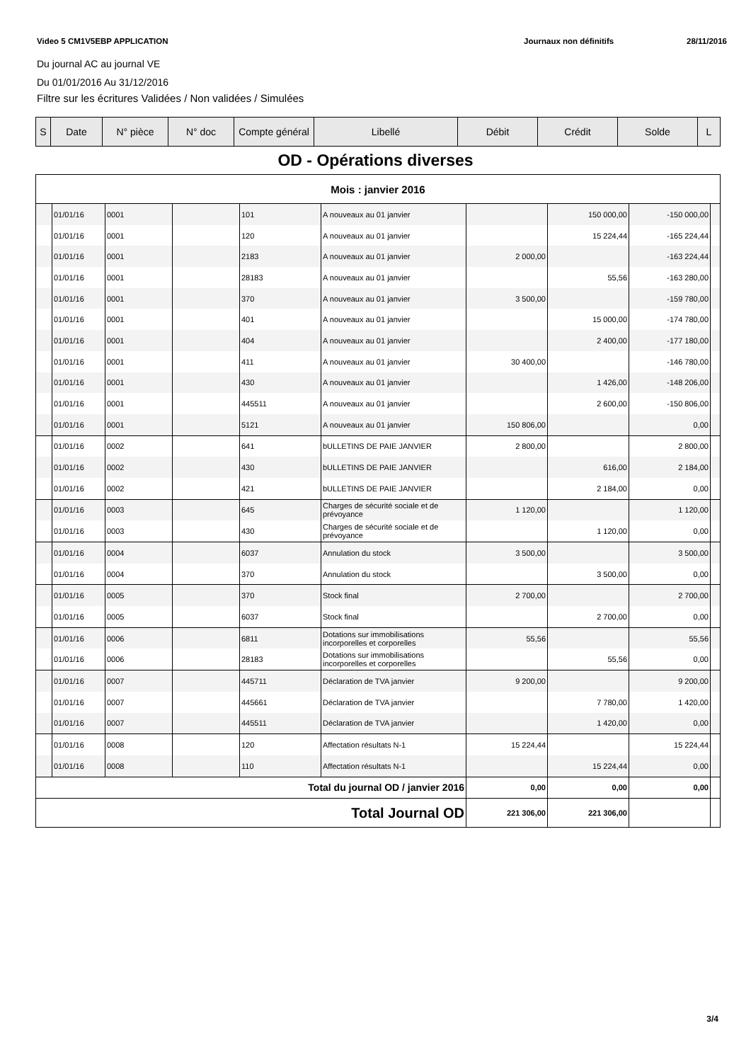Video 5 CM1V5EBP APPLICATION Journaux non définitifs 28/11/2016
Du journal AC au journal VE
Du 01/01/2016 Au 31/12/2016
Filtre sur les écritures Validées / Non validées / Simulées
| S | Date | N° pièce | N° doc | Compte général | Libellé | Débit | Crédit | Solde | L |
OD - Opérations diverses
| Mois : janvier 2016 | | | | | | | | | |
| | 01/01/16 | 0001 | | 101 | A nouveaux au 01 janvier | | 150 000,00 | -150 000,00 | |
| | 01/01/16 | 0001 | | 120 | A nouveaux au 01 janvier | | 15 224,44 | -165 224,44 | |
| | 01/01/16 | 0001 | | 2183 | A nouveaux au 01 janvier | 2 000,00 | | -163 224,44 | |
| | 01/01/16 | 0001 | | 28183 | A nouveaux au 01 janvier | | 55,56 | -163 280,00 | |
| | 01/01/16 | 0001 | | 370 | A nouveaux au 01 janvier | 3 500,00 | | -159 780,00 | |
| | 01/01/16 | 0001 | | 401 | A nouveaux au 01 janvier | | 15 000,00 | -174 780,00 | |
| | 01/01/16 | 0001 | | 404 | A nouveaux au 01 janvier | | 2 400,00 | -177 180,00 | |
| | 01/01/16 | 0001 | | 411 | A nouveaux au 01 janvier | 30 400,00 | | -146 780,00 | |
| | 01/01/16 | 0001 | | 430 | A nouveaux au 01 janvier | | 1 426,00 | -148 206,00 | |
| | 01/01/16 | 0001 | | 445511 | A nouveaux au 01 janvier | | 2 600,00 | -150 806,00 | |
| | 01/01/16 | 0001 | | 5121 | A nouveaux au 01 janvier | 150 806,00 | | 0,00 | |
| | 01/01/16 | 0002 | | 641 | bULLETINS DE PAIE JANVIER | 2 800,00 | | 2 800,00 | |
| | 01/01/16 | 0002 | | 430 | bULLETINS DE PAIE JANVIER | | 616,00 | 2 184,00 | |
| | 01/01/16 | 0002 | | 421 | bULLETINS DE PAIE JANVIER | | 2 184,00 | 0,00 | |
| | 01/01/16 | 0003 | | 645 | Charges de sécurité sociale et de prévoyance | 1 120,00 | | 1 120,00 | |
| | 01/01/16 | 0003 | | 430 | Charges de sécurité sociale et de prévoyance | | 1 120,00 | 0,00 | |
| | 01/01/16 | 0004 | | 6037 | Annulation du stock | 3 500,00 | | 3 500,00 | |
| | 01/01/16 | 0004 | | 370 | Annulation du stock | | 3 500,00 | 0,00 | |
| | 01/01/16 | 0005 | | 370 | Stock final | 2 700,00 | | 2 700,00 | |
| | 01/01/16 | 0005 | | 6037 | Stock final | | 2 700,00 | 0,00 | |
| | 01/01/16 | 0006 | | 6811 | Dotations sur immobilisations incorporelles et corporelles | 55,56 | | 55,56 | |
| | 01/01/16 | 0006 | | 28183 | Dotations sur immobilisations incorporelles et corporelles | | 55,56 | 0,00 | |
| | 01/01/16 | 0007 | | 445711 | Déclaration de TVA janvier | 9 200,00 | | 9 200,00 | |
| | 01/01/16 | 0007 | | 445661 | Déclaration de TVA janvier | | 7 780,00 | 1 420,00 | |
| | 01/01/16 | 0007 | | 445511 | Déclaration de TVA janvier | | 1 420,00 | 0,00 | |
| | 01/01/16 | 0008 | | 120 | Affectation résultats N-1 | 15 224,44 | | 15 224,44 | |
| | 01/01/16 | 0008 | | 110 | Affectation résultats N-1 | | 15 224,44 | 0,00 | |
| Total du journal OD / janvier 2016 | | | | | | 0,00 | 0,00 | 0,00 | |
| Total Journal OD | | | | | | 221 306,00 | 221 306,00 | | |
3/4